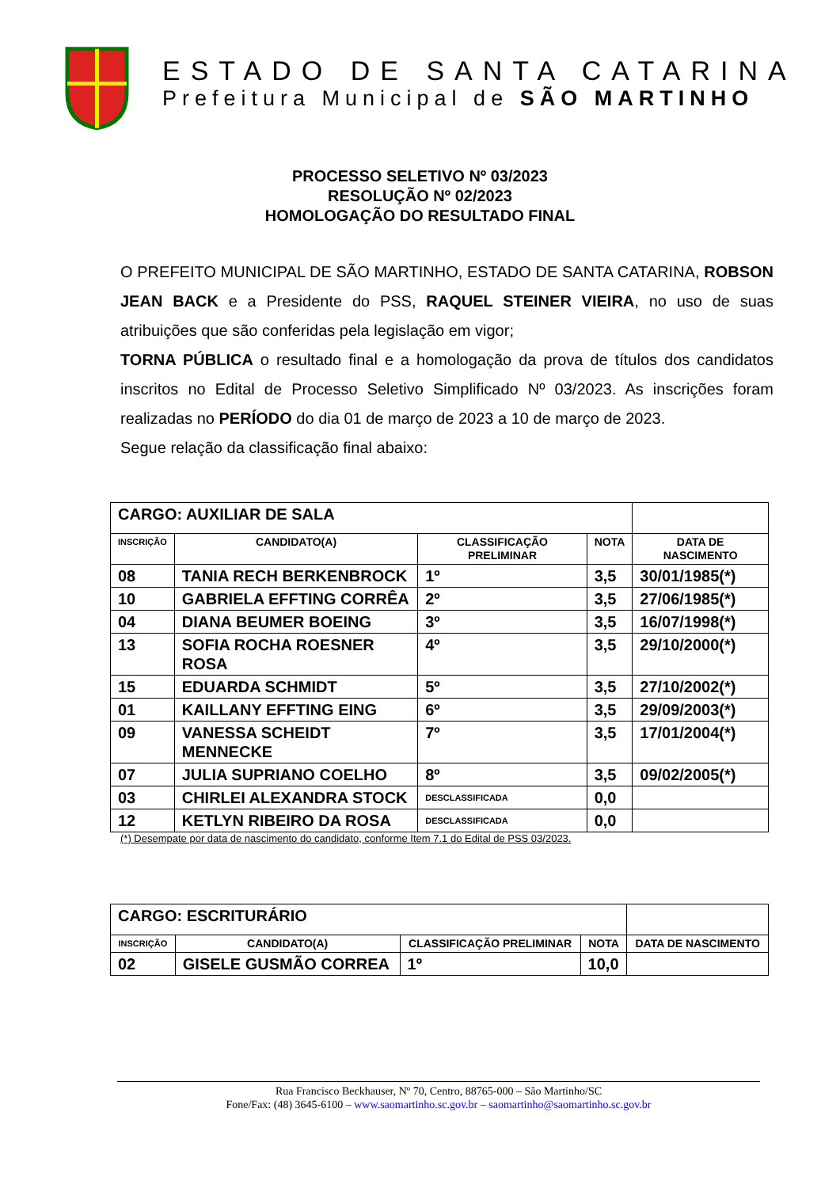ESTADO DE SANTA CATARINA
Prefeitura Municipal de SÃO MARTINHO
PROCESSO SELETIVO Nº 03/2023
RESOLUÇÃO Nº 02/2023
HOMOLOGAÇÃO DO RESULTADO FINAL
O PREFEITO MUNICIPAL DE SÃO MARTINHO, ESTADO DE SANTA CATARINA, ROBSON JEAN BACK e a Presidente do PSS, RAQUEL STEINER VIEIRA, no uso de suas atribuições que são conferidas pela legislação em vigor;
TORNA PÚBLICA o resultado final e a homologação da prova de títulos dos candidatos inscritos no Edital de Processo Seletivo Simplificado Nº 03/2023. As inscrições foram realizadas no PERÍODO do dia 01 de março de 2023 a 10 de março de 2023.
Segue relação da classificação final abaixo:
| CARGO: AUXILIAR DE SALA | | | | |
| INSCRIÇÃO | CANDIDATO(A) | CLASSIFICAÇÃO PRELIMINAR | NOTA | DATA DE NASCIMENTO |
| 08 | TANIA RECH BERKENBROCK | 1º | 3,5 | 30/01/1985(*) |
| 10 | GABRIELA EFFTING CORRÊA | 2º | 3,5 | 27/06/1985(*) |
| 04 | DIANA BEUMER BOEING | 3º | 3,5 | 16/07/1998(*) |
| 13 | SOFIA ROCHA ROESNER ROSA | 4º | 3,5 | 29/10/2000(*) |
| 15 | EDUARDA SCHMIDT | 5º | 3,5 | 27/10/2002(*) |
| 01 | KAILLANY EFFTING EING | 6º | 3,5 | 29/09/2003(*) |
| 09 | VANESSA SCHEIDT MENNECKE | 7º | 3,5 | 17/01/2004(*) |
| 07 | JULIA SUPRIANO COELHO | 8º | 3,5 | 09/02/2005(*) |
| 03 | CHIRLEI ALEXANDRA STOCK | DESCLASSIFICADA | 0,0 | |
| 12 | KETLYN RIBEIRO DA ROSA | DESCLASSIFICADA | 0,0 | |
(*) Desempate por data de nascimento do candidato, conforme Item 7.1 do Edital de PSS 03/2023.
| CARGO: ESCRITURÁRIO | | | | |
| INSCRIÇÃO | CANDIDATO(A) | CLASSIFICAÇÃO PRELIMINAR | NOTA | DATA DE NASCIMENTO |
| 02 | GISELE GUSMÃO CORREA | 1º | 10,0 | |
Rua Francisco Beckhauser, Nº 70, Centro, 88765-000 – São Martinho/SC
Fone/Fax: (48) 3645-6100 – www.saomartinho.sc.gov.br – saomartinho@saomartinho.sc.gov.br